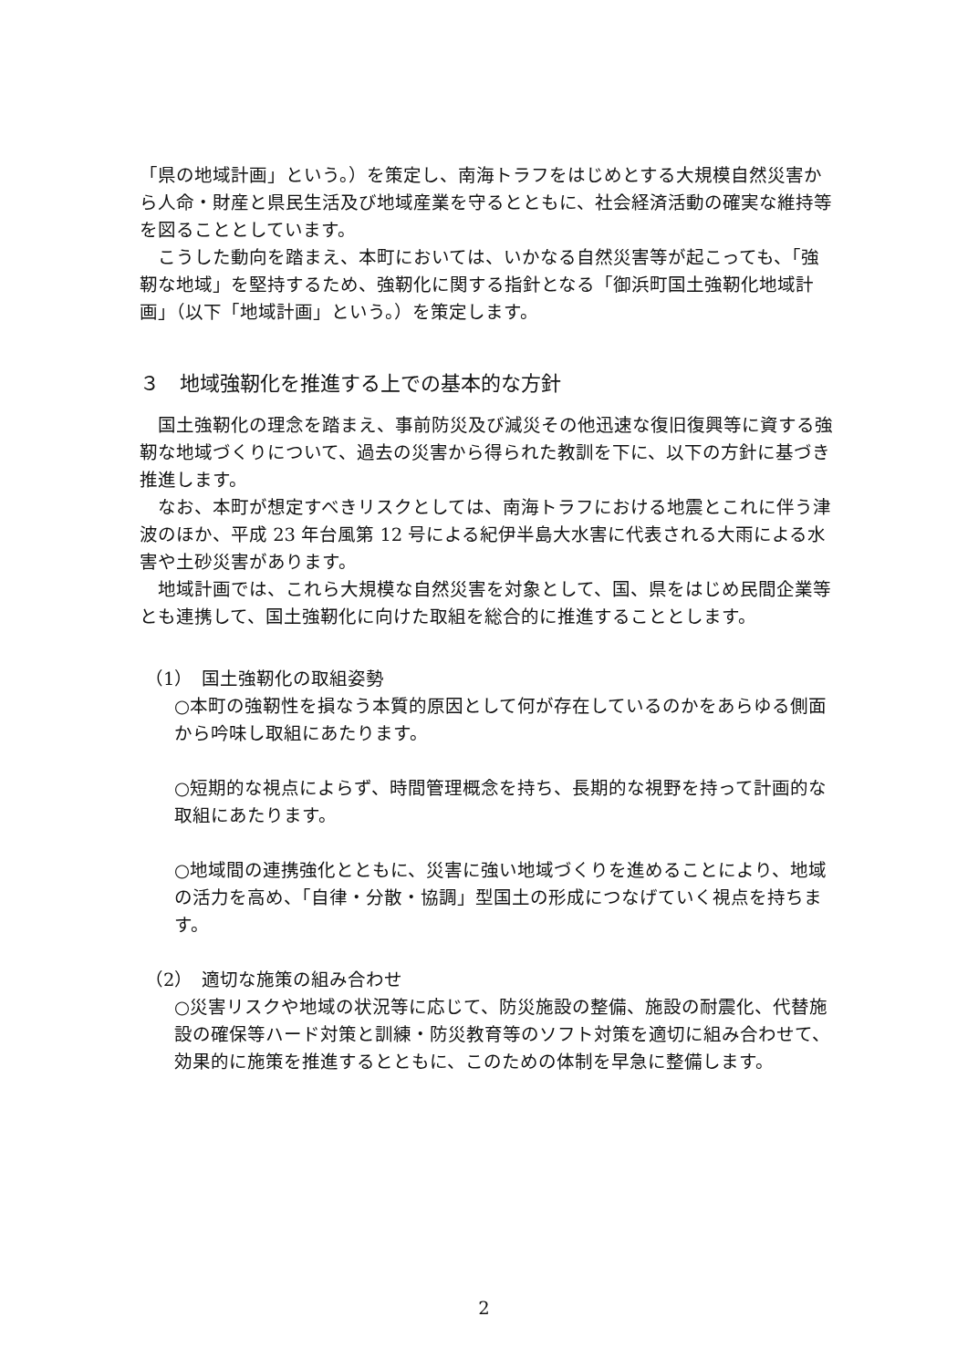「県の地域計画」という。）を策定し、南海トラフをはじめとする大規模自然災害から人命・財産と県民生活及び地域産業を守るとともに、社会経済活動の確実な維持等を図ることとしています。
こうした動向を踏まえ、本町においては、いかなる自然災害等が起こっても、「強靭な地域」を堅持するため、強靭化に関する指針となる「御浜町国土強靭化地域計画」（以下「地域計画」という。）を策定します。
３　地域強靭化を推進する上での基本的な方針
国土強靭化の理念を踏まえ、事前防災及び減災その他迅速な復旧復興等に資する強靭な地域づくりについて、過去の災害から得られた教訓を下に、以下の方針に基づき推進します。
なお、本町が想定すべきリスクとしては、南海トラフにおける地震とこれに伴う津波のほか、平成 23 年台風第 12 号による紀伊半島大水害に代表される大雨による水害や土砂災害があります。
地域計画では、これら大規模な自然災害を対象として、国、県をはじめ民間企業等とも連携して、国土強靭化に向けた取組を総合的に推進することとします。
（1）　国土強靭化の取組姿勢
○本町の強靭性を損なう本質的原因として何が存在しているのかをあらゆる側面から吟味し取組にあたります。
○短期的な視点によらず、時間管理概念を持ち、長期的な視野を持って計画的な取組にあたります。
○地域間の連携強化とともに、災害に強い地域づくりを進めることにより、地域の活力を高め、「自律・分散・協調」型国土の形成につなげていく視点を持ちます。
（2）　適切な施策の組み合わせ
○災害リスクや地域の状況等に応じて、防災施設の整備、施設の耐震化、代替施設の確保等ハード対策と訓練・防災教育等のソフト対策を適切に組み合わせて、効果的に施策を推進するとともに、このための体制を早急に整備します。
2